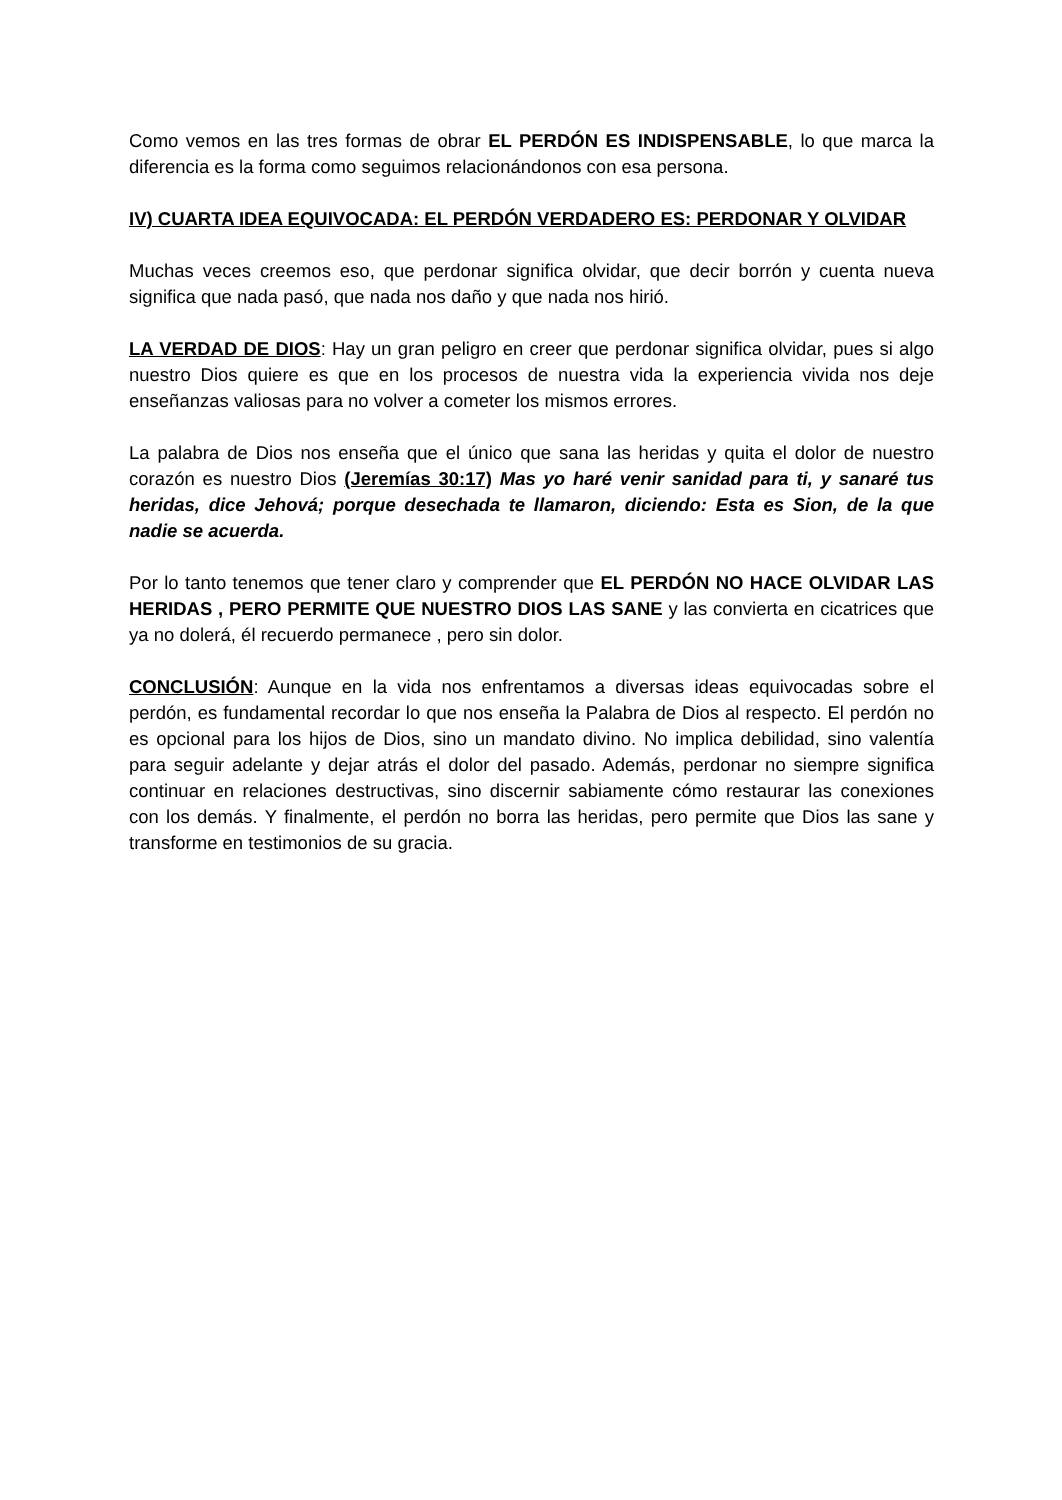Como vemos en las tres formas de obrar EL PERDÓN ES INDISPENSABLE, lo que marca la diferencia es la forma como seguimos relacionándonos con esa persona.
IV) CUARTA IDEA EQUIVOCADA: EL PERDÓN VERDADERO ES: PERDONAR Y OLVIDAR
Muchas veces creemos eso, que perdonar significa olvidar, que decir borrón y cuenta nueva significa que nada pasó, que nada nos daño y que nada nos hirió.
LA VERDAD DE DIOS: Hay un gran peligro en creer que perdonar significa olvidar, pues si algo nuestro Dios quiere es que en los procesos de nuestra vida la experiencia vivida nos deje enseñanzas valiosas para no volver a cometer los mismos errores.
La palabra de Dios nos enseña que el único que sana las heridas y quita el dolor de nuestro corazón es nuestro Dios (Jeremías 30:17) Mas yo haré venir sanidad para ti, y sanaré tus heridas, dice Jehová; porque desechada te llamaron, diciendo: Esta es Sion, de la que nadie se acuerda.
Por lo tanto tenemos que tener claro y comprender que EL PERDÓN NO HACE OLVIDAR LAS HERIDAS , PERO PERMITE QUE NUESTRO DIOS LAS SANE y las convierta en cicatrices que ya no dolerá, él recuerdo permanece , pero sin dolor.
CONCLUSIÓN: Aunque en la vida nos enfrentamos a diversas ideas equivocadas sobre el perdón, es fundamental recordar lo que nos enseña la Palabra de Dios al respecto. El perdón no es opcional para los hijos de Dios, sino un mandato divino. No implica debilidad, sino valentía para seguir adelante y dejar atrás el dolor del pasado. Además, perdonar no siempre significa continuar en relaciones destructivas, sino discernir sabiamente cómo restaurar las conexiones con los demás. Y finalmente, el perdón no borra las heridas, pero permite que Dios las sane y transforme en testimonios de su gracia.